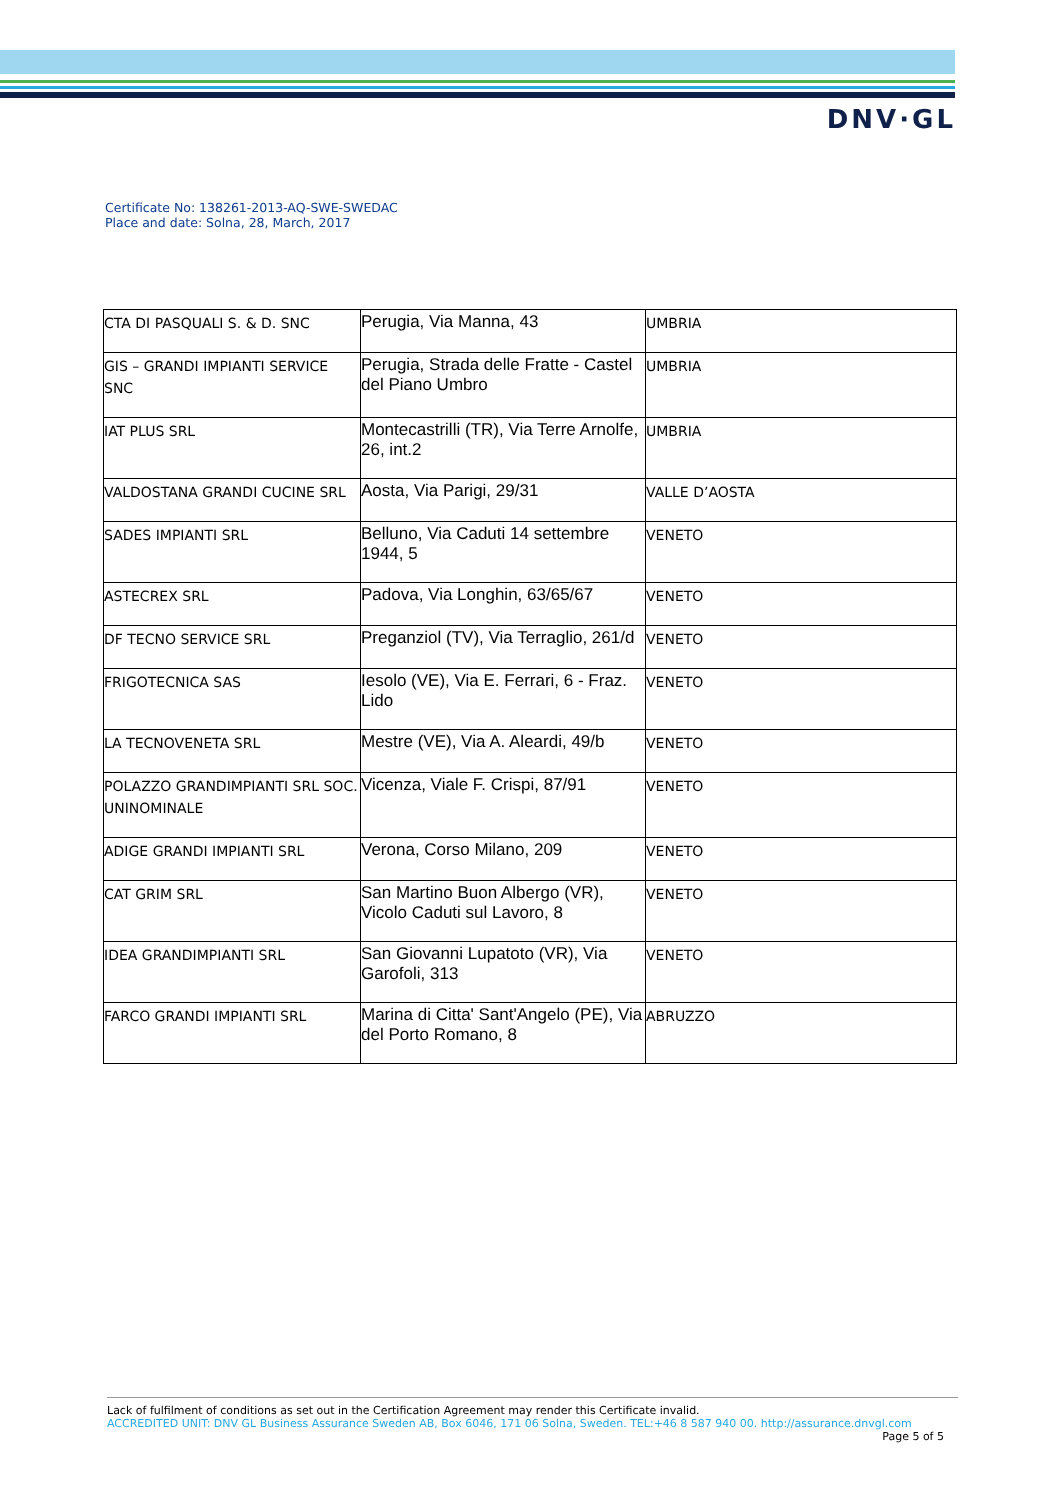DNV·GL
Certificate No: 138261-2013-AQ-SWE-SWEDAC
Place and date: Solna, 28, March, 2017
| CTA DI PASQUALI S. & D. SNC | Perugia, Via Manna, 43 | UMBRIA |
| GIS – GRANDI IMPIANTI SERVICE SNC | Perugia, Strada delle Fratte - Castel del Piano Umbro | UMBRIA |
| IAT PLUS SRL | Montecastrilli (TR), Via Terre Arnolfe, 26, int.2 | UMBRIA |
| VALDOSTANA GRANDI CUCINE SRL | Aosta, Via Parigi, 29/31 | VALLE D’AOSTA |
| SADES IMPIANTI SRL | Belluno, Via Caduti 14 settembre 1944, 5 | VENETO |
| ASTECREX SRL | Padova, Via Longhin, 63/65/67 | VENETO |
| DF TECNO SERVICE SRL | Preganziol (TV), Via Terraglio, 261/d | VENETO |
| FRIGOTECNICA SAS | Iesolo (VE), Via E. Ferrari, 6 - Fraz. Lido | VENETO |
| LA TECNOVENETA SRL | Mestre (VE), Via A. Aleardi, 49/b | VENETO |
| POLAZZO GRANDIMPIANTI SRL SOC. UNINOMINALE | Vicenza, Viale F. Crispi, 87/91 | VENETO |
| ADIGE GRANDI IMPIANTI SRL | Verona, Corso Milano, 209 | VENETO |
| CAT GRIM SRL | San Martino Buon Albergo (VR), Vicolo Caduti sul Lavoro, 8 | VENETO |
| IDEA GRANDIMPIANTI SRL | San Giovanni Lupatoto (VR), Via Garofoli, 313 | VENETO |
| FARCO GRANDI IMPIANTI SRL | Marina di Citta' Sant'Angelo (PE), Via del Porto Romano, 8 | ABRUZZO |
Lack of fulfilment of conditions as set out in the Certification Agreement may render this Certificate invalid.
ACCREDITED UNIT: DNV GL Business Assurance Sweden AB, Box 6046, 171 06 Solna, Sweden. TEL:+46 8 587 940 00. http://assurance.dnvgl.com
Page 5 of 5